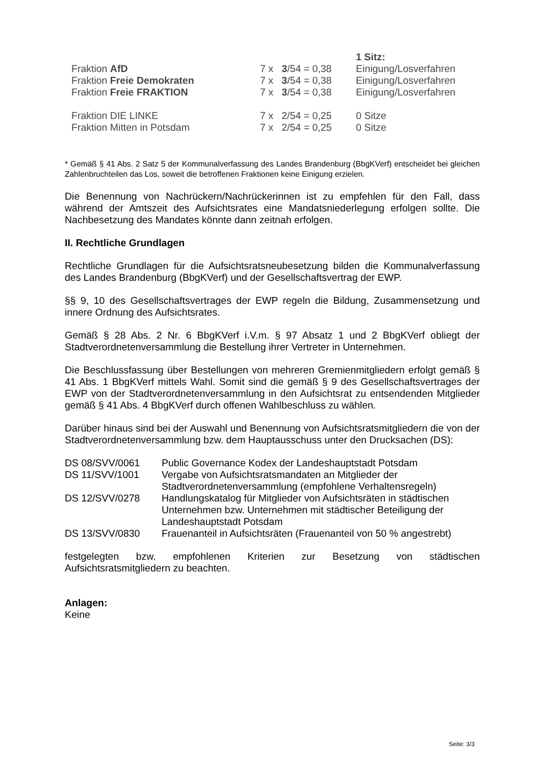| | | 1 Sitz: |
| Fraktion AfD | 7 x 3 /54 = 0,38 | Einigung/Losverfahren |
| Fraktion Freie Demokraten | 7 x 3 /54 = 0,38 | Einigung/Losverfahren |
| Fraktion Freie FRAKTION | 7 x 3 /54 = 0,38 | Einigung/Losverfahren |
| Fraktion DIE LINKE | 7 x 2/54 = 0,25 | 0 Sitze |
| Fraktion Mitten in Potsdam | 7 x 2/54 = 0,25 | 0 Sitze |
* Gemäß § 41 Abs. 2 Satz 5 der Kommunalverfassung des Landes Brandenburg (BbgKVerf) entscheidet bei gleichen Zahlenbruchteilen das Los, soweit die betroffenen Fraktionen keine Einigung erzielen.
Die Benennung von Nachrückern/Nachrückerinnen ist zu empfehlen für den Fall, dass während der Amtszeit des Aufsichtsrates eine Mandatsniederlegung erfolgen sollte. Die Nachbesetzung des Mandates könnte dann zeitnah erfolgen.
II. Rechtliche Grundlagen
Rechtliche Grundlagen für die Aufsichtsratsneubesetzung bilden die Kommunalverfassung des Landes Brandenburg (BbgKVerf) und der Gesellschaftsvertrag der EWP.
§§ 9, 10 des Gesellschaftsvertrages der EWP regeln die Bildung, Zusammensetzung und innere Ordnung des Aufsichtsrates.
Gemäß § 28 Abs. 2 Nr. 6 BbgKVerf i.V.m. § 97 Absatz 1 und 2 BbgKVerf obliegt der Stadtverordnetenversammlung die Bestellung ihrer Vertreter in Unternehmen.
Die Beschlussfassung über Bestellungen von mehreren Gremienmitgliedern erfolgt gemäß § 41 Abs. 1 BbgKVerf mittels Wahl. Somit sind die gemäß § 9 des Gesellschaftsvertrages der EWP von der Stadtverordnetenversammlung in den Aufsichtsrat zu entsendenden Mitglieder gemäß § 41 Abs. 4 BbgKVerf durch offenen Wahlbeschluss zu wählen.
Darüber hinaus sind bei der Auswahl und Benennung von Aufsichtsratsmitgliedern die von der Stadtverordnetenversammlung bzw. dem Hauptausschuss unter den Drucksachen (DS):
| DS 08/SVV/0061 | Public Governance Kodex der Landeshauptstadt Potsdam |
| DS 11/SVV/1001 | Vergabe von Aufsichtsratsmandaten an Mitglieder der Stadtverordnetenversammlung (empfohlene Verhaltensregeln) |
| DS 12/SVV/0278 | Handlungskatalog für Mitglieder von Aufsichtsräten in städtischen Unternehmen bzw. Unternehmen mit städtischer Beteiligung der Landeshauptstadt Potsdam |
| DS 13/SVV/0830 | Frauenanteil in Aufsichtsräten (Frauenanteil von 50 % angestrebt) |
festgelegten bzw. empfohlenen Kriterien zur Besetzung von städtischen Aufsichtsratsmitgliedern zu beachten.
Anlagen:
Keine
Seite: 3/3